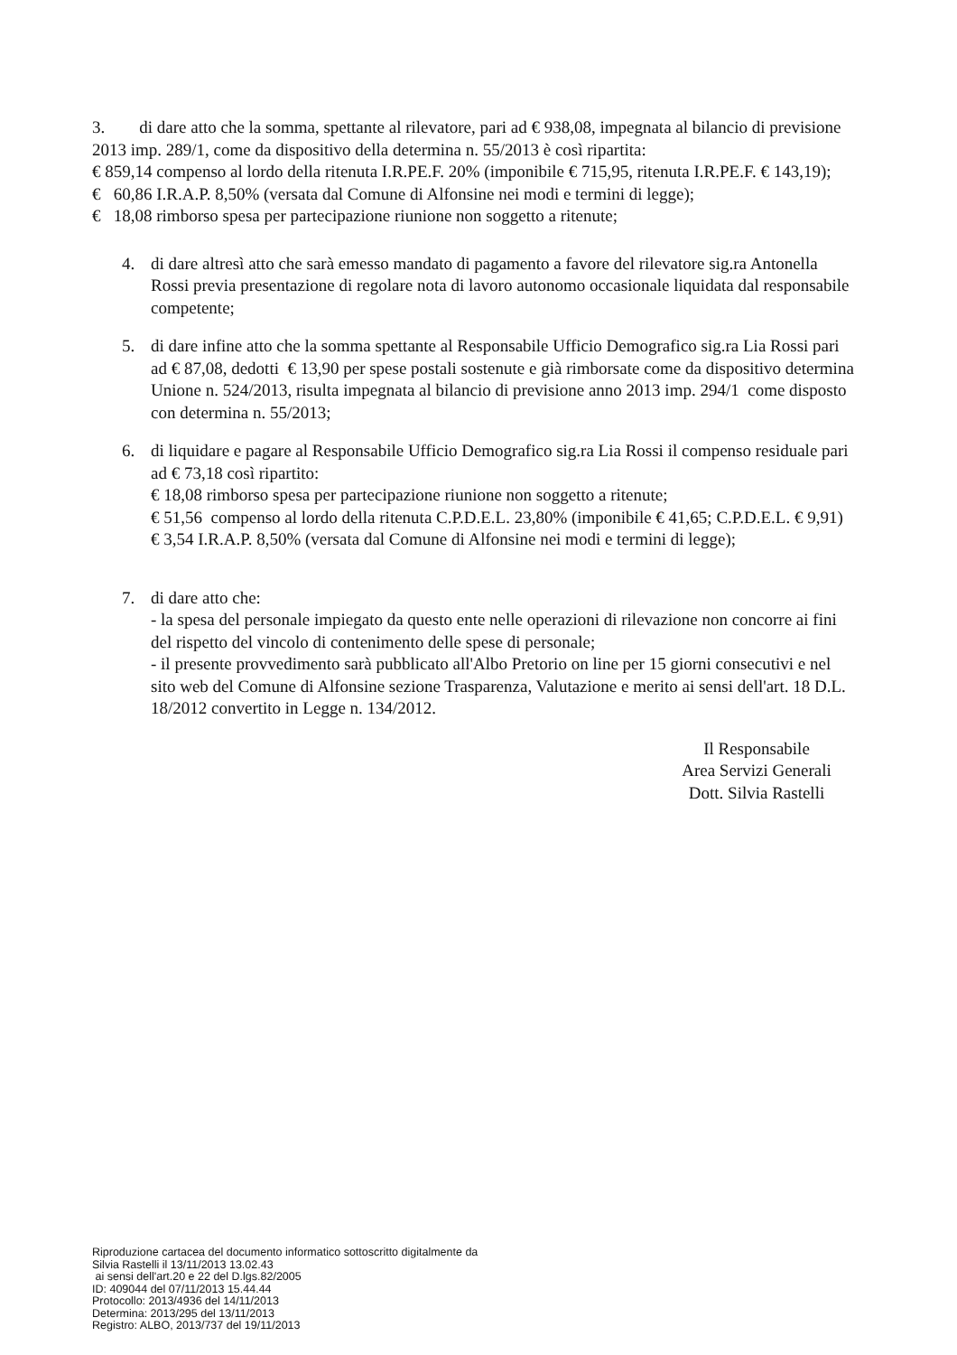3. di dare atto che la somma, spettante al rilevatore, pari ad € 938,08, impegnata al bilancio di previsione 2013 imp. 289/1, come da dispositivo della determina n. 55/2013 è così ripartita:
€ 859,14 compenso al lordo della ritenuta I.R.PE.F. 20% (imponibile € 715,95, ritenuta I.R.PE.F. € 143,19);
€ 60,86 I.R.A.P. 8,50% (versata dal Comune di Alfonsine nei modi e termini di legge);
€ 18,08 rimborso spesa per partecipazione riunione non soggetto a ritenute;
4. di dare altresì atto che sarà emesso mandato di pagamento a favore del rilevatore sig.ra Antonella Rossi previa presentazione di regolare nota di lavoro autonomo occasionale liquidata dal responsabile competente;
5. di dare infine atto che la somma spettante al Responsabile Ufficio Demografico sig.ra Lia Rossi pari ad € 87,08, dedotti € 13,90 per spese postali sostenute e già rimborsate come da dispositivo determina Unione n. 524/2013, risulta impegnata al bilancio di previsione anno 2013 imp. 294/1 come disposto con determina n. 55/2013;
6. di liquidare e pagare al Responsabile Ufficio Demografico sig.ra Lia Rossi il compenso residuale pari ad € 73,18 così ripartito:
€ 18,08 rimborso spesa per partecipazione riunione non soggetto a ritenute;
€ 51,56 compenso al lordo della ritenuta C.P.D.E.L. 23,80% (imponibile € 41,65; C.P.D.E.L. € 9,91)
€ 3,54 I.R.A.P. 8,50% (versata dal Comune di Alfonsine nei modi e termini di legge);
7. di dare atto che:
- la spesa del personale impiegato da questo ente nelle operazioni di rilevazione non concorre ai fini del rispetto del vincolo di contenimento delle spese di personale;
- il presente provvedimento sarà pubblicato all'Albo Pretorio on line per 15 giorni consecutivi e nel sito web del Comune di Alfonsine sezione Trasparenza, Valutazione e merito ai sensi dell'art. 18 D.L. 18/2012 convertito in Legge n. 134/2012.
Il Responsabile
Area Servizi Generali
Dott. Silvia Rastelli
Riproduzione cartacea del documento informatico sottoscritto digitalmente da
Silvia Rastelli il 13/11/2013 13.02.43
ai sensi dell'art.20 e 22 del D.lgs.82/2005
ID: 409044 del 07/11/2013 15.44.44
Protocollo: 2013/4936 del 14/11/2013
Determina: 2013/295 del 13/11/2013
Registro: ALBO, 2013/737 del 19/11/2013